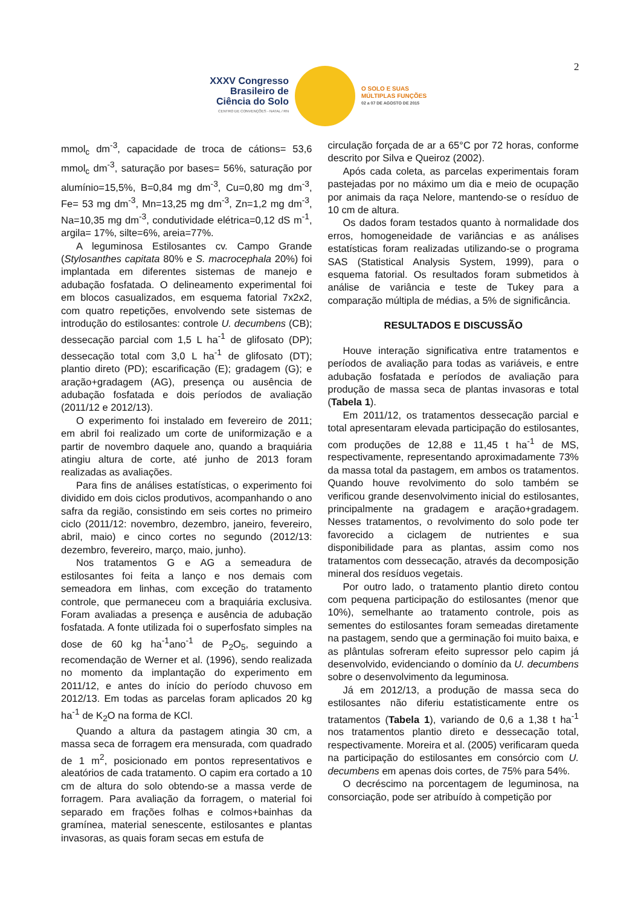XXXV Congresso
Brasileiro de
Ciência do Solo
CENTRO DE CONVENÇÕES - NATAL / RN
O SOLO E SUAS
MÚLTIPLAS FUNÇÕES
02 a 07 DE AGOSTO DE 2015
2
mmol<sub>c</sub> dm<sup>-3</sup>, capacidade de troca de cátions= 53,6 mmol<sub>c</sub> dm<sup>-3</sup>, saturação por bases= 56%, saturação por alumínio=15,5%, B=0,84 mg dm<sup>-3</sup>, Cu=0,80 mg dm<sup>-3</sup>, Fe= 53 mg dm<sup>-3</sup>, Mn=13,25 mg dm<sup>-3</sup>, Zn=1,2 mg dm<sup>-3</sup>, Na=10,35 mg dm<sup>-3</sup>, condutividade elétrica=0,12 dS m<sup>-1</sup>, argila= 17%, silte=6%, areia=77%.
A leguminosa Estilosantes cv. Campo Grande (Stylosanthes capitata 80% e S. macrocephala 20%) foi implantada em diferentes sistemas de manejo e adubação fosfatada. O delineamento experimental foi em blocos casualizados, em esquema fatorial 7x2x2, com quatro repetições, envolvendo sete sistemas de introdução do estilosantes: controle U. decumbens (CB); dessecação parcial com 1,5 L ha<sup>-1</sup> de glifosato (DP); dessecação total com 3,0 L ha<sup>-1</sup> de glifosato (DT); plantio direto (PD); escarificação (E); gradagem (G); e aração+gradagem (AG), presença ou ausência de adubação fosfatada e dois períodos de avaliação (2011/12 e 2012/13).
O experimento foi instalado em fevereiro de 2011; em abril foi realizado um corte de uniformização e a partir de novembro daquele ano, quando a braquiária atingiu altura de corte, até junho de 2013 foram realizadas as avaliações.
Para fins de análises estatísticas, o experimento foi dividido em dois ciclos produtivos, acompanhando o ano safra da região, consistindo em seis cortes no primeiro ciclo (2011/12: novembro, dezembro, janeiro, fevereiro, abril, maio) e cinco cortes no segundo (2012/13: dezembro, fevereiro, março, maio, junho).
Nos tratamentos G e AG a semeadura de estilosantes foi feita a lanço e nos demais com semeadora em linhas, com exceção do tratamento controle, que permaneceu com a braquiária exclusiva. Foram avaliadas a presença e ausência de adubação fosfatada. A fonte utilizada foi o superfosfato simples na dose de 60 kg ha<sup>-1</sup>ano<sup>-1</sup> de P<sub>2</sub>O<sub>5</sub>, seguindo a recomendação de Werner et al. (1996), sendo realizada no momento da implantação do experimento em 2011/12, e antes do início do período chuvoso em 2012/13. Em todas as parcelas foram aplicados 20 kg ha<sup>-1</sup> de K<sub>2</sub>O na forma de KCl.
Quando a altura da pastagem atingia 30 cm, a massa seca de forragem era mensurada, com quadrado de 1 m<sup>2</sup>, posicionado em pontos representativos e aleatórios de cada tratamento. O capim era cortado a 10 cm de altura do solo obtendo-se a massa verde de forragem. Para avaliação da forragem, o material foi separado em frações folhas e colmos+bainhas da gramínea, material senescente, estilosantes e plantas invasoras, as quais foram secas em estufa de
circulação forçada de ar a 65°C por 72 horas, conforme descrito por Silva e Queiroz (2002).
Após cada coleta, as parcelas experimentais foram pastejadas por no máximo um dia e meio de ocupação por animais da raça Nelore, mantendo-se o resíduo de 10 cm de altura.
Os dados foram testados quanto à normalidade dos erros, homogeneidade de variâncias e as análises estatísticas foram realizadas utilizando-se o programa SAS (Statistical Analysis System, 1999), para o esquema fatorial. Os resultados foram submetidos à análise de variância e teste de Tukey para a comparação múltipla de médias, a 5% de significância.
RESULTADOS E DISCUSSÃO
Houve interação significativa entre tratamentos e períodos de avaliação para todas as variáveis, e entre adubação fosfatada e períodos de avaliação para produção de massa seca de plantas invasoras e total (Tabela 1).
Em 2011/12, os tratamentos dessecação parcial e total apresentaram elevada participação do estilosantes, com produções de 12,88 e 11,45 t ha<sup>-1</sup> de MS, respectivamente, representando aproximadamente 73% da massa total da pastagem, em ambos os tratamentos. Quando houve revolvimento do solo também se verificou grande desenvolvimento inicial do estilosantes, principalmente na gradagem e aração+gradagem. Nesses tratamentos, o revolvimento do solo pode ter favorecido a ciclagem de nutrientes e sua disponibilidade para as plantas, assim como nos tratamentos com dessecação, através da decomposição mineral dos resíduos vegetais.
Por outro lado, o tratamento plantio direto contou com pequena participação do estilosantes (menor que 10%), semelhante ao tratamento controle, pois as sementes do estilosantes foram semeadas diretamente na pastagem, sendo que a germinação foi muito baixa, e as plântulas sofreram efeito supressor pelo capim já desenvolvido, evidenciando o domínio da U. decumbens sobre o desenvolvimento da leguminosa.
Já em 2012/13, a produção de massa seca do estilosantes não diferiu estatisticamente entre os tratamentos (Tabela 1), variando de 0,6 a 1,38 t ha<sup>-1</sup> nos tratamentos plantio direto e dessecação total, respectivamente. Moreira et al. (2005) verificaram queda na participação do estilosantes em consórcio com U. decumbens em apenas dois cortes, de 75% para 54%.
O decréscimo na porcentagem de leguminosa, na consorciação, pode ser atribuído à competição por